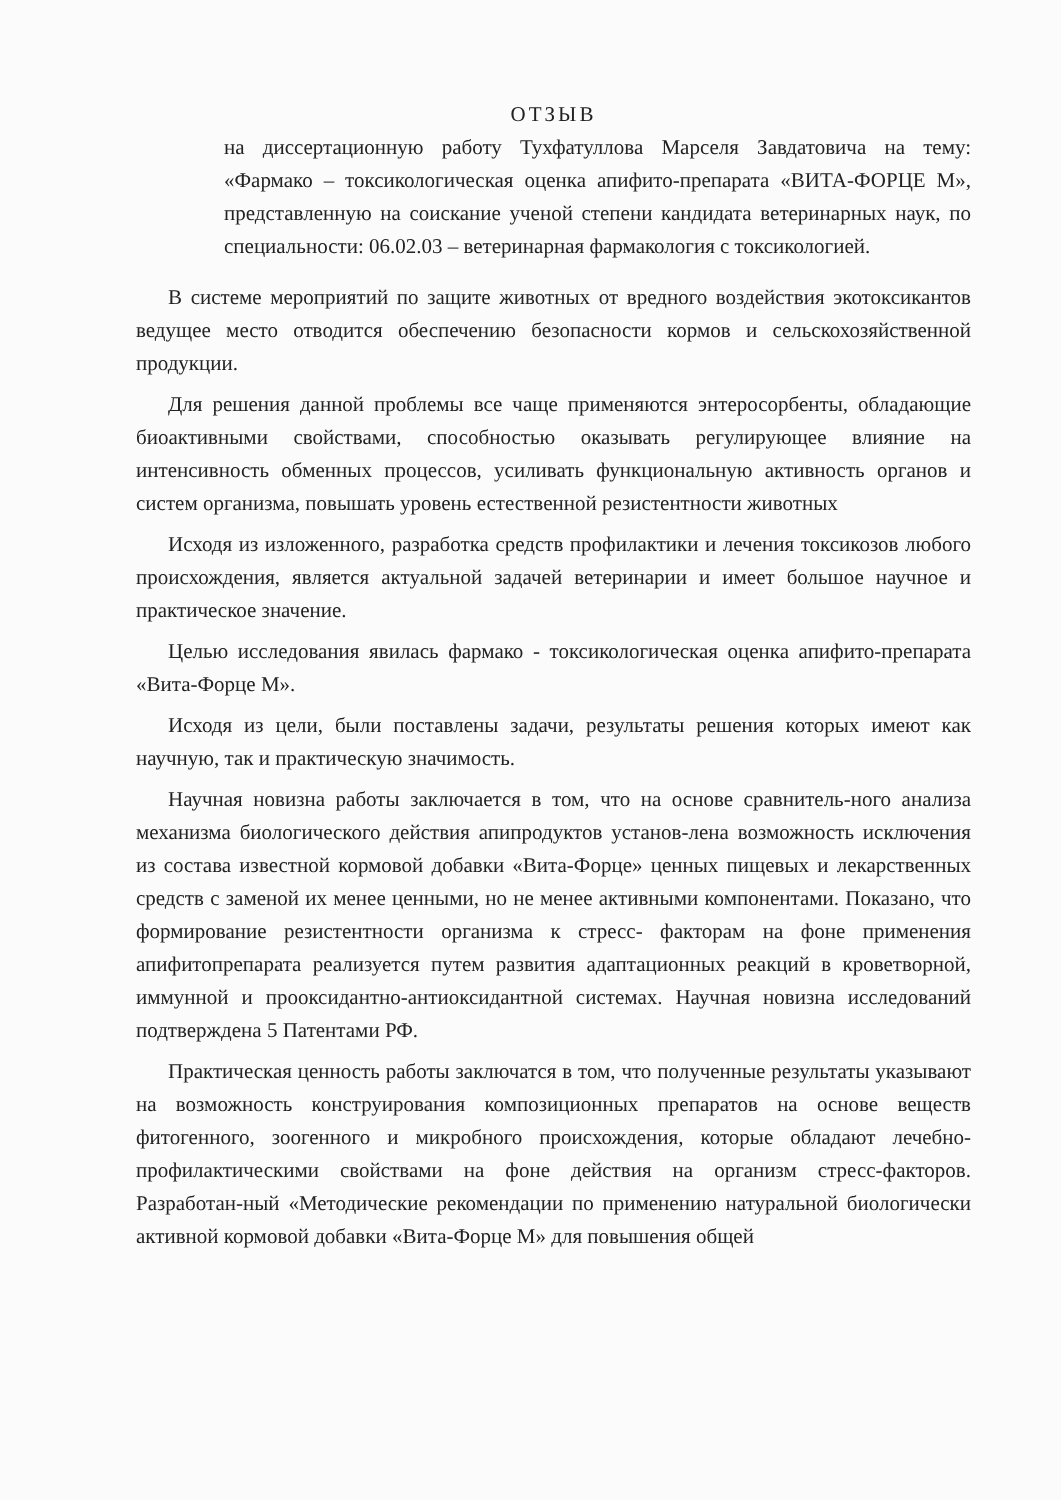ОТЗЫВ
на диссертационную работу Тухфатуллова Марселя Завдатовича на тему: «Фармако – токсикологическая оценка апифито-препарата «ВИТА-ФОРЦЕ М», представленную на соискание ученой степени кандидата ветеринарных наук, по специальности: 06.02.03 – ветеринарная фармакология с токсикологией.
В системе мероприятий по защите животных от вредного воздействия экотоксикантов ведущее место отводится обеспечению безопасности кормов и сельскохозяйственной продукции.
Для решения данной проблемы все чаще применяются энтеросорбенты, обладающие биоактивными свойствами, способностью оказывать регулирующее влияние на интенсивность обменных процессов, усиливать функциональную активность органов и систем организма, повышать уровень естественной резистентности животных
Исходя из изложенного, разработка средств профилактики и лечения токсикозов любого происхождения, является актуальной задачей ветеринарии и имеет большое научное и практическое значение.
Целью исследования явилась фармако - токсикологическая оценка апифито-препарата «Вита-Форце М».
Исходя из цели, были поставлены задачи, результаты решения которых имеют как научную, так и практическую значимость.
Научная новизна работы заключается в том, что на основе сравнитель-ного анализа механизма биологического действия апипродуктов установ-лена возможность исключения из состава известной кормовой добавки «Вита-Форце» ценных пищевых и лекарственных средств с заменой их менее ценными, но не менее активными компонентами. Показано, что формирование резистентности организма к стресс- факторам на фоне применения апифитопрепарата реализуется путем развития адаптационных реакций в кроветворной, иммунной и прооксидантно-антиоксидантной системах. Научная новизна исследований подтверждена 5 Патентами РФ.
Практическая ценность работы заключатся в том, что полученные результаты указывают на возможность конструирования композиционных препаратов на основе веществ фитогенного, зоогенного и микробного происхождения, которые обладают лечебно-профилактическими свойствами на фоне действия на организм стресс-факторов. Разработан-ный «Методические рекомендации по применению натуральной биологически активной кормовой добавки «Вита-Форце М» для повышения общей